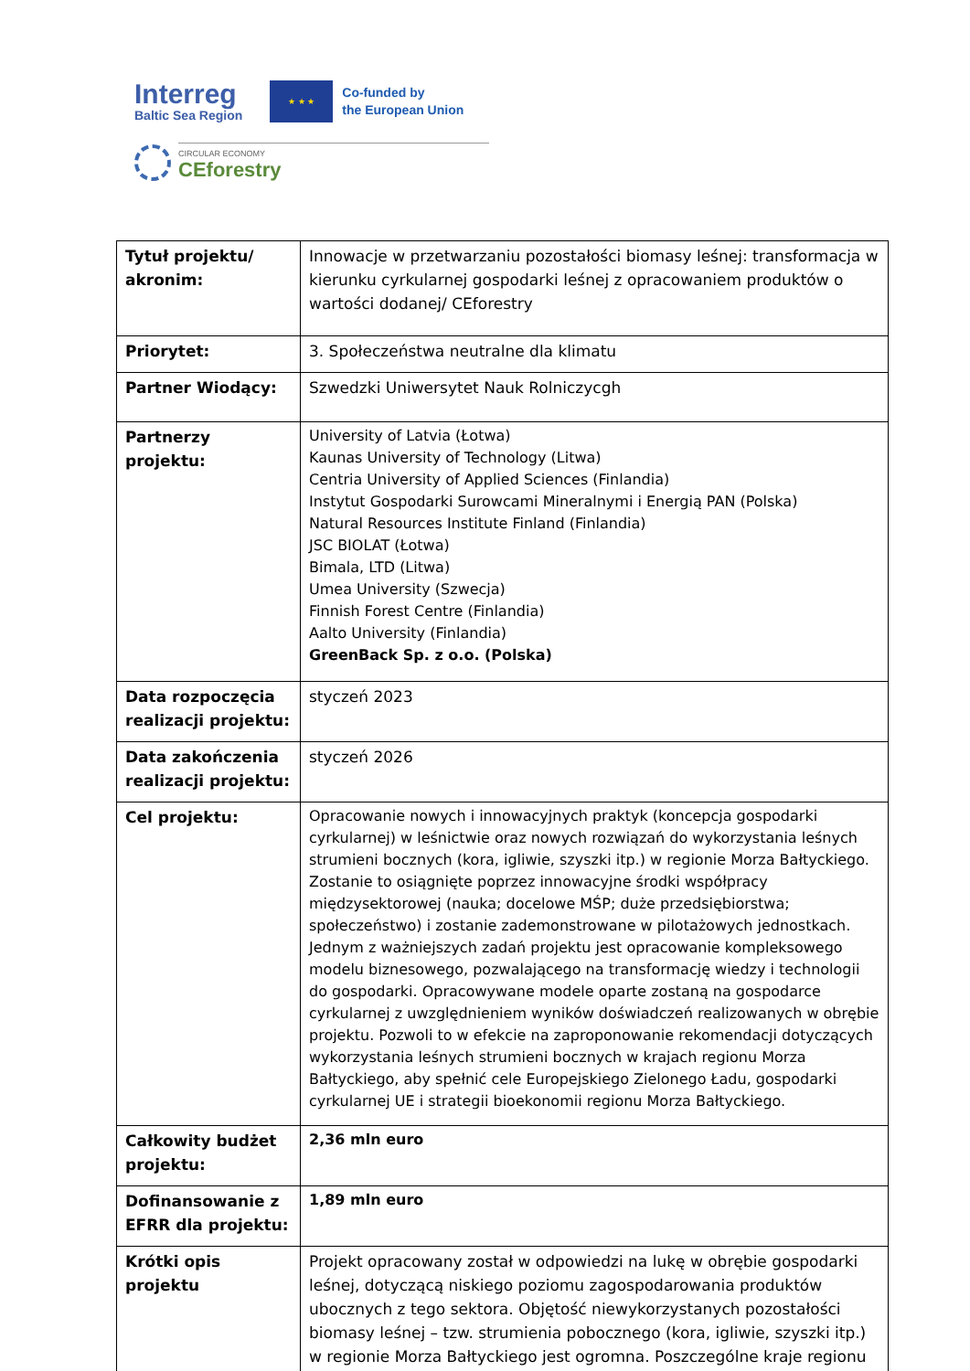Interreg
Baltic Sea Region
★ ★ ★
Co-funded by
the European Union
CIRCULAR ECONOMY
CEforestry
| Tytuł projektu/ akronim: | Innowacje w przetwarzaniu pozostałości biomasy leśnej: transformacja w kierunku cyrkularnej gospodarki leśnej z opracowaniem produktów o wartości dodanej/ CEforestry |
| Priorytet: | 3. Społeczeństwa neutralne dla klimatu |
| Partner Wiodący: | Szwedzki Uniwersytet Nauk Rolniczycgh |
| Partnerzy projektu: | University of Latvia (Łotwa) Kaunas University of Technology (Litwa) Centria University of Applied Sciences (Finlandia) Instytut Gospodarki Surowcami Mineralnymi i Energią PAN (Polska) Natural Resources Institute Finland (Finlandia) JSC BIOLAT (Łotwa) Bimala, LTD (Litwa) Umea University (Szwecja) Finnish Forest Centre (Finlandia) Aalto University (Finlandia) GreenBack Sp. z o.o. (Polska) |
| Data rozpoczęcia realizacji projektu: | styczeń 2023 |
| Data zakończenia realizacji projektu: | styczeń 2026 |
| Cel projektu: | Opracowanie nowych i innowacyjnych praktyk (koncepcja gospodarki cyrkularnej) w leśnictwie oraz nowych rozwiązań do wykorzystania leśnych strumieni bocznych (kora, igliwie, szyszki itp.) w regionie Morza Bałtyckiego. Zostanie to osiągnięte poprzez innowacyjne środki współpracy międzysektorowej (nauka; docelowe MŚP; duże przedsiębiorstwa; społeczeństwo) i zostanie zademonstrowane w pilotażowych jednostkach. Jednym z ważniejszych zadań projektu jest opracowanie kompleksowego modelu biznesowego, pozwalającego na transformację wiedzy i technologii do gospodarki. Opracowywane modele oparte zostaną na gospodarce cyrkularnej z uwzględnieniem wyników doświadczeń realizowanych w obrębie projektu. Pozwoli to w efekcie na zaproponowanie rekomendacji dotyczących wykorzystania leśnych strumieni bocznych w krajach regionu Morza Bałtyckiego, aby spełnić cele Europejskiego Zielonego Ładu, gospodarki cyrkularnej UE i strategii bioekonomii regionu Morza Bałtyckiego. |
| Całkowity budżet projektu: | 2,36 mln euro |
| Dofinansowanie z EFRR dla projektu: | 1,89 mln euro |
| Krótki opis projektu | Projekt opracowany został w odpowiedzi na lukę w obrębie gospodarki leśnej, dotyczącą niskiego poziomu zagospodarowania produktów ubocznych z tego sektora. Objętość niewykorzystanych pozostałości biomasy leśnej – tzw. strumienia pobocznego (kora, igliwie, szyszki itp.) w regionie Morza Bałtyckiego jest ogromna. Poszczególne kraje regionu |